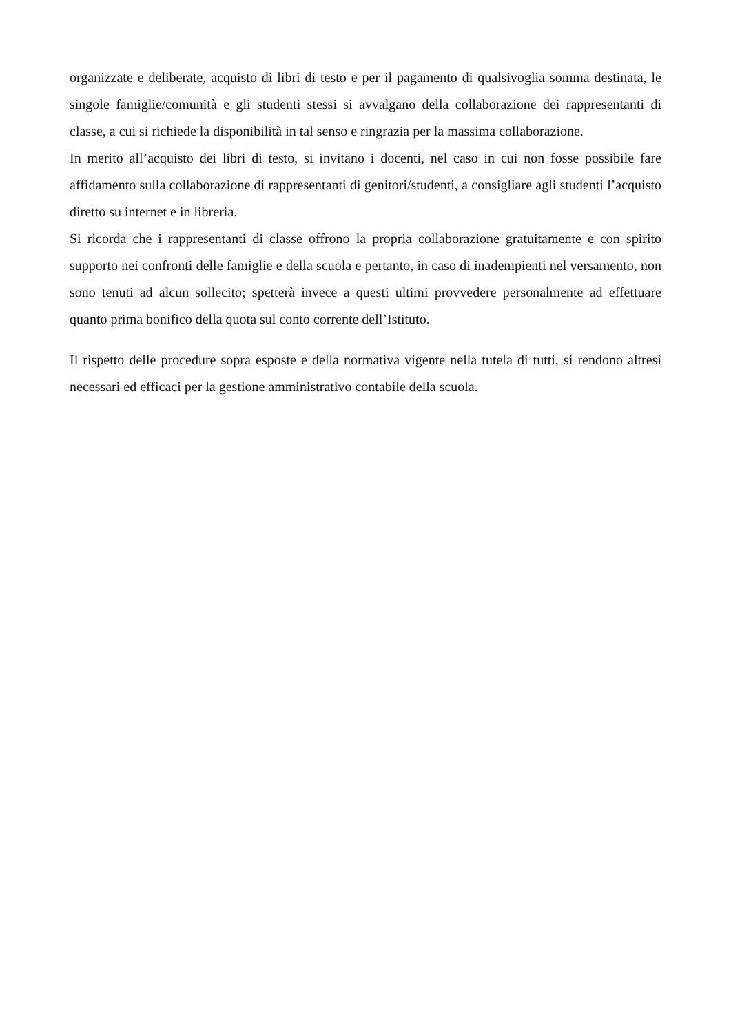organizzate e deliberate, acquisto di libri di testo e per il pagamento di qualsivoglia somma destinata, le singole famiglie/comunità e gli studenti stessi si avvalgano della collaborazione dei rappresentanti di classe, a cui si richiede la disponibilità in tal senso e ringrazia per la massima collaborazione.
In merito all’acquisto dei libri di testo, si invitano i docenti, nel caso in cui non fosse possibile fare affidamento sulla collaborazione di rappresentanti di genitori/studenti, a consigliare agli studenti l’acquisto diretto su internet e in libreria.
Si ricorda che i rappresentanti di classe offrono la propria collaborazione gratuitamente e con spirito supporto nei confronti delle famiglie e della scuola e pertanto, in caso di inadempienti nel versamento, non sono tenuti ad alcun sollecito; spetterà invece a questi ultimi provvedere personalmente ad effettuare quanto prima bonifico della quota sul conto corrente dell’Istituto.
Il rispetto delle procedure sopra esposte e della normativa vigente nella tutela di tutti, si rendono altresì necessari ed efficaci per la gestione amministrativo contabile della scuola.